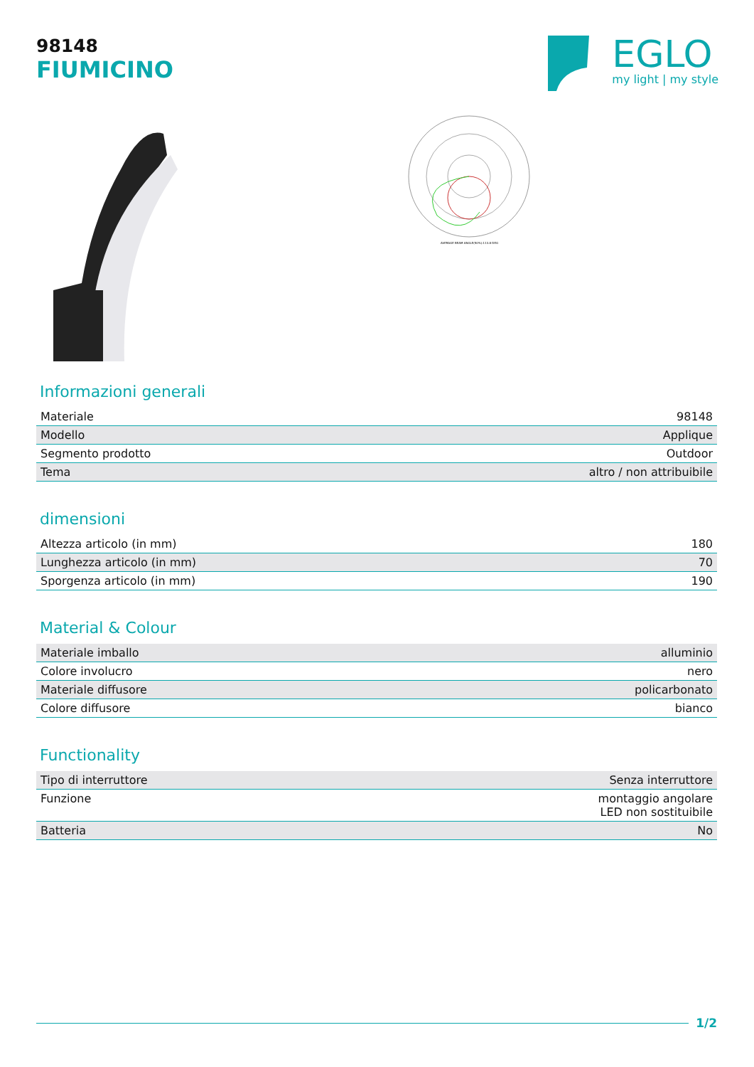98148
FIUMICINO
EGLO
my light | my style
AVERAGE BEAM ANGLE(50%):113.8 DEG
Informazioni generali
| Materiale | 98148 |
| Modello | Applique |
| Segmento prodotto | Outdoor |
| Tema | altro / non attribuibile |
dimensioni
| Altezza articolo (in mm) | 180 |
| Lunghezza articolo (in mm) | 70 |
| Sporgenza articolo (in mm) | 190 |
Material & Colour
| Materiale imballo | alluminio |
| Colore involucro | nero |
| Materiale diffusore | policarbonato |
| Colore diffusore | bianco |
Functionality
| Tipo di interruttore | Senza interruttore |
| Funzione | montaggio angolare LED non sostituibile |
| Batteria | No |
1/2